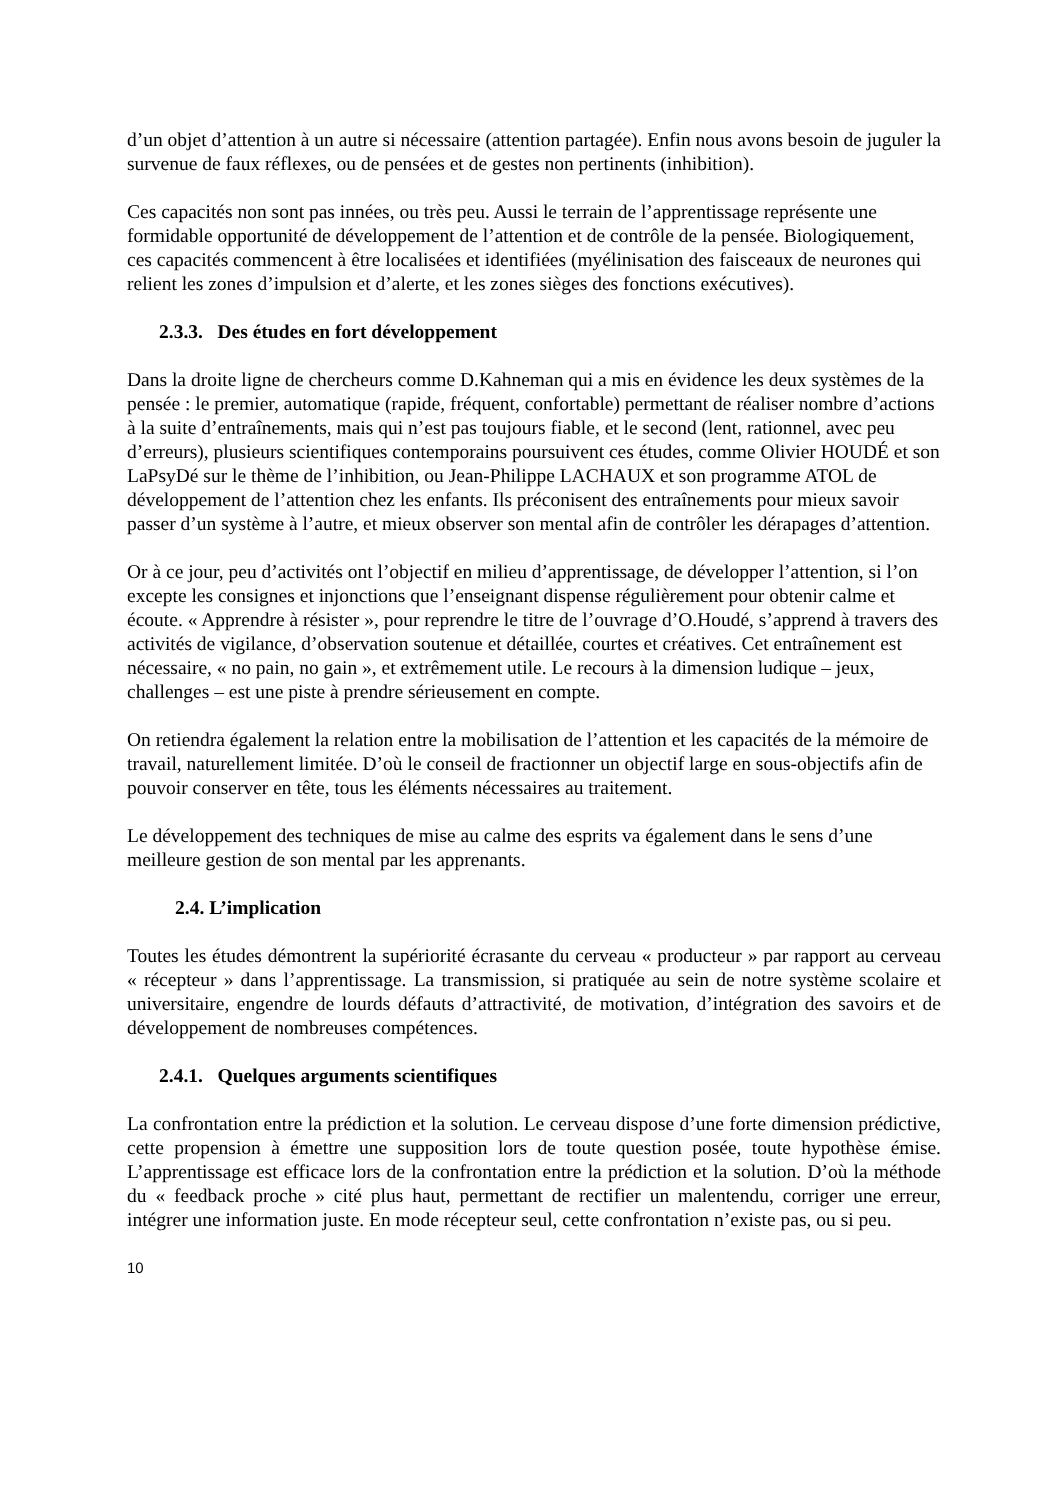d’un objet d’attention à un autre si nécessaire (attention partagée). Enfin nous avons besoin de juguler la survenue de faux réflexes, ou de pensées et de gestes non pertinents (inhibition).
Ces capacités non sont pas innées, ou très peu. Aussi le terrain de l’apprentissage représente une formidable opportunité de développement de l’attention et de contrôle de la pensée. Biologiquement, ces capacités commencent à être localisées et identifiées (myélinisation des faisceaux de neurones qui relient les zones d’impulsion et d’alerte, et les zones sièges des fonctions exécutives).
2.3.3. Des études en fort développement
Dans la droite ligne de chercheurs comme D.Kahneman qui a mis en évidence les deux systèmes de la pensée : le premier, automatique (rapide, fréquent, confortable) permettant de réaliser nombre d’actions à la suite d’entraînements, mais qui n’est pas toujours fiable, et le second (lent, rationnel, avec peu d’erreurs), plusieurs scientifiques contemporains poursuivent ces études, comme Olivier HOUDÉ et son LaPsyDé sur le thème de l’inhibition, ou Jean-Philippe LACHAUX et son programme ATOL de développement de l’attention chez les enfants. Ils préconisent des entraînements pour mieux savoir passer d’un système à l’autre, et mieux observer son mental afin de contrôler les dérapages d’attention.
Or à ce jour, peu d’activités ont l’objectif en milieu d’apprentissage, de développer l’attention, si l’on excepte les consignes et injonctions que l’enseignant dispense régulièrement pour obtenir calme et écoute. « Apprendre à résister », pour reprendre le titre de l’ouvrage d’O.Houdé, s’apprend à travers des activités de vigilance, d’observation soutenue et détaillée, courtes et créatives. Cet entraînement est nécessaire, « no pain, no gain », et extrêmement utile. Le recours à la dimension ludique – jeux, challenges – est une piste à prendre sérieusement en compte.
On retiendra également la relation entre la mobilisation de l’attention et les capacités de la mémoire de travail, naturellement limitée. D’où le conseil de fractionner un objectif large en sous-objectifs afin de pouvoir conserver en tête, tous les éléments nécessaires au traitement.
Le développement des techniques de mise au calme des esprits va également dans le sens d’une meilleure gestion de son mental par les apprenants.
2.4. L’implication
Toutes les études démontrent la supériorité écrasante du cerveau « producteur » par rapport au cerveau « récepteur » dans l’apprentissage. La transmission, si pratiquée au sein de notre système scolaire et universitaire, engendre de lourds défauts d’attractivité, de motivation, d’intégration des savoirs et de développement de nombreuses compétences.
2.4.1. Quelques arguments scientifiques
La confrontation entre la prédiction et la solution. Le cerveau dispose d’une forte dimension prédictive, cette propension à émettre une supposition lors de toute question posée, toute hypothèse émise. L’apprentissage est efficace lors de la confrontation entre la prédiction et la solution. D’où la méthode du « feedback proche » cité plus haut, permettant de rectifier un malentendu, corriger une erreur, intégrer une information juste. En mode récepteur seul, cette confrontation n’existe pas, ou si peu.
10